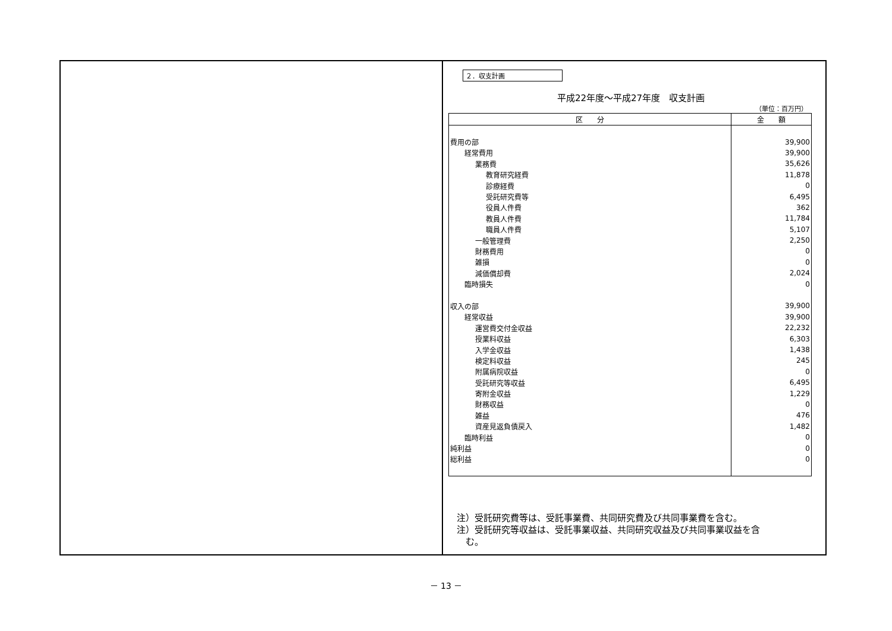２．収支計画
平成22年度～平成27年度　収支計画
（単位：百万円）
| 区 分 | 金 額 |
| --- | --- |
| 費用の部 | 39,900 |
| 経常費用 | 39,900 |
| 業務費 | 35,626 |
| 教育研究経費 | 11,878 |
| 診療経費 | 0 |
| 受託研究費等 | 6,495 |
| 役員人件費 | 362 |
| 教員人件費 | 11,784 |
| 職員人件費 | 5,107 |
| 一般管理費 | 2,250 |
| 財務費用 | 0 |
| 雑損 | 0 |
| 減価償却費 | 2,024 |
| 臨時損失 | 0 |
| 収入の部 | 39,900 |
| 経常収益 | 39,900 |
| 運営費交付金収益 | 22,232 |
| 授業料収益 | 6,303 |
| 入学金収益 | 1,438 |
| 検定料収益 | 245 |
| 附属病院収益 | 0 |
| 受託研究等収益 | 6,495 |
| 寄附金収益 | 1,229 |
| 財務収益 | 0 |
| 雑益 | 476 |
| 資産見返負債戻入 | 1,482 |
| 臨時利益 | 0 |
| 純利益 | 0 |
| 総利益 | 0 |
注）受託研究費等は、受託事業費、共同研究費及び共同事業費を含む。
注）受託研究等収益は、受託事業収益、共同研究収益及び共同事業収益を含
　む。
－ 13 －